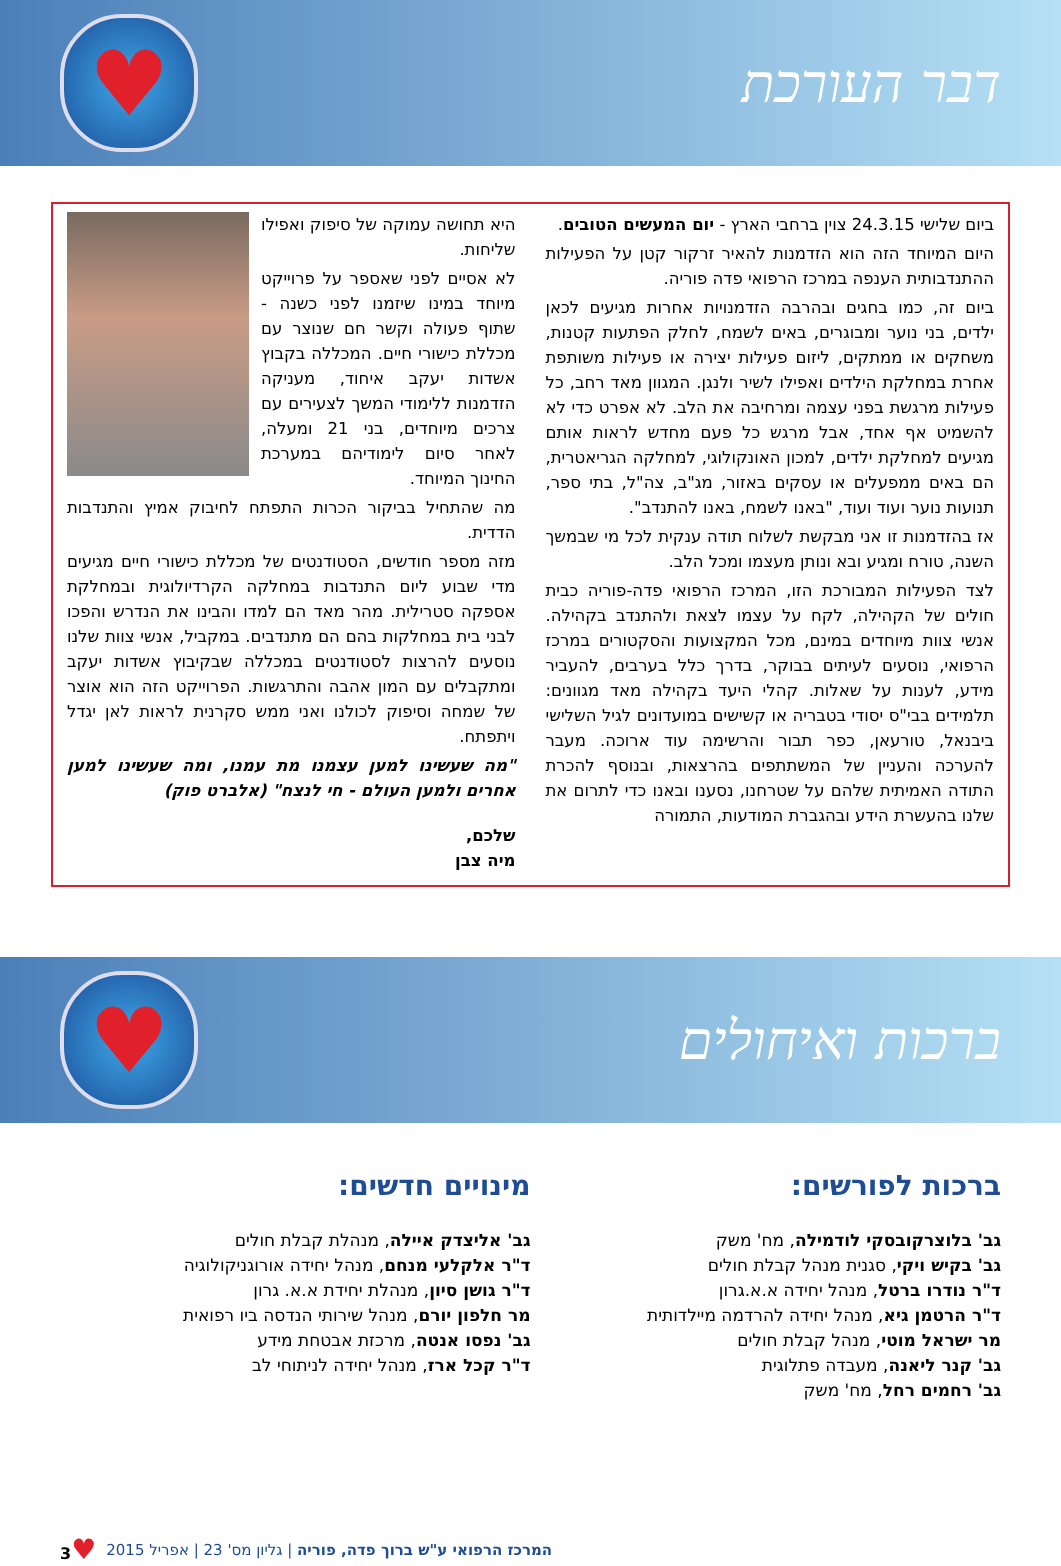דבר העורכת
♥
ביום שלישי 24.3.15 צוין ברחבי הארץ - יום המעשים הטובים.
היום המיוחד הזה הוא הזדמנות להאיר זרקור קטן על הפעילות ההתנדבותית הענפה במרכז הרפואי פדה פוריה.
ביום זה, כמו בחגים ובהרבה הזדמנויות אחרות מגיעים לכאן ילדים, בני נוער ומבוגרים, באים לשמח, לחלק הפתעות קטנות, משחקים או ממתקים, ליזום פעילות יצירה או פעילות משותפת אחרת במחלקת הילדים ואפילו לשיר ולנגן. המגוון מאד רחב, כל פעילות מרגשת בפני עצמה ומרחיבה את הלב. לא אפרט כדי לא להשמיט אף אחד, אבל מרגש כל פעם מחדש לראות אותם מגיעים למחלקת ילדים, למכון האונקולוגי, למחלקה הגריאטרית, הם באים ממפעלים או עסקים באזור, מג"ב, צה"ל, בתי ספר, תנועות נוער ועוד ועוד, "באנו לשמח, באנו להתנדב".
אז בהזדמנות זו אני מבקשת לשלוח תודה ענקית לכל מי שבמשך השנה, טורח ומגיע ובא ונותן מעצמו ומכל הלב.
לצד הפעילות המבורכת הזו, המרכז הרפואי פדה-פוריה כבית חולים של הקהילה, לקח על עצמו לצאת ולהתנדב בקהילה. אנשי צוות מיוחדים במינם, מכל המקצועות והסקטורים במרכז הרפואי, נוסעים לעיתים בבוקר, בדרך כלל בערבים, להעביר מידע, לענות על שאלות. קהלי היעד בקהילה מאד מגוונים: תלמידים בבי"ס יסודי בטבריה או קשישים במועדונים לגיל השלישי ביבנאל, טורעאן, כפר תבור והרשימה עוד ארוכה. מעבר להערכה והעניין של המשתתפים בהרצאות, ובנוסף להכרת התודה האמיתית שלהם על שטרחנו, נסענו ובאנו כדי לתרום את שלנו בהעשרת הידע ובהגברת המודעות, התמורה
היא תחושה עמוקה של סיפוק ואפילו שליחות.
לא אסיים לפני שאספר על פרוייקט מיוחד במינו שיזמנו לפני כשנה - שתוף פעולה וקשר חם שנוצר עם מכללת כישורי חיים. המכללה בקבוץ אשדות יעקב איחוד, מעניקה הזדמנות ללימודי המשך לצעירים עם צרכים מיוחדים, בני 21 ומעלה, לאחר סיום לימודיהם במערכת החינוך המיוחד.
מה שהתחיל בביקור הכרות התפתח לחיבוק אמיץ והתנדבות הדדית.
מזה מספר חודשים, הסטודנטים של מכללת כישורי חיים מגיעים מדי שבוע ליום התנדבות במחלקה הקרדיולוגית ובמחלקת אספקה סטרילית. מהר מאד הם למדו והבינו את הנדרש והפכו לבני בית במחלקות בהם הם מתנדבים. במקביל, אנשי צוות שלנו נוסעים להרצות לסטודנטים במכללה שבקיבוץ אשדות יעקב ומתקבלים עם המון אהבה והתרגשות. הפרוייקט הזה הוא אוצר של שמחה וסיפוק לכולנו ואני ממש סקרנית לראות לאן יגדל ויתפתח.
"מה שעשינו למען עצמנו מת עמנו, ומה שעשינו למען אחרים ולמען העולם - חי לנצח" (אלברט פוק)
שלכם,
מיה צבן
ברכות ואיחולים
♥
ברכות לפורשים:
גב' בלוצרקובסקי לודמילה, מח' משק
גב' בקיש ויקי, סגנית מנהל קבלת חולים
ד"ר נודרו ברטל, מנהל יחידה א.א.גרון
ד"ר הרטמן גיא, מנהל יחידה להרדמה מיילדותית
מר ישראל מוטי, מנהל קבלת חולים
גב' קנר ליאנה, מעבדה פתלוגית
גב' רחמים רחל, מח' משק
מינויים חדשים:
גב' אליצדק איילה, מנהלת קבלת חולים
ד"ר אלקלעי מנחם, מנהל יחידה אורוגניקולוגיה
ד"ר גושן סיון, מנהלת יחידת א.א. גרון
מר חלפון יורם, מנהל שירותי הנדסה ביו רפואית
גב' נפסו אנטה, מרכזת אבטחת מידע
ד"ר קכל ארז, מנהל יחידה לניתוחי לב
המרכז הרפואי ע"ש ברוך פדה, פוריה | גליון מס' 23 | אפריל 2015 ♥3